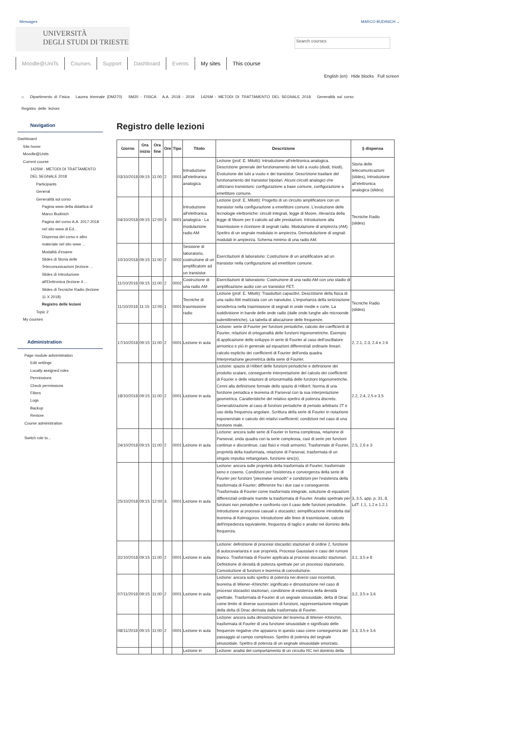Messages MARCO BUDINICH ⌄
UNIVERSITÀ
DEGLI STUDI DI TRIESTE
Search courses
Moodle@UniTs Courses Support Dashboard Events My sites This course
English (en) Hide blocks Full screen
⌂ Dipartimento di Fisica Laurea triennale (DM270) SM20 - FISICA A.A. 2018 - 2019 142SM - METODI DI TRATTAMENTO DEL SEGNALE 2018 Generalità sul corso
Registro delle lezioni
Navigation
Dashboard
Site home
Moodle@Units
Current course
142SM - METODI DI TRATTAMENTO DEL SEGNALE 2018
Participants
General
Generalità sul corso
Pagina www della didattica di Marco Budinich
Pagina del corso A.A. 2017-2018 nel sito www di Ed...
Dispensa del corso e altro materiale nel sito www ...
Modalità d'esame
Slides di Storia delle Telecomunicazioni (lezione ...
Slides di Introduzione all'Elettronica (lezione 4 ...
Slides di Tecniche Radio (lezione 11 X 2018)
Registro delle lezioni
Topic 2
My courses
Administration
Page module administration
Edit settings
Locally assigned roles
Permissions
Check permissions
Filters
Logs
Backup
Restore
Course administration
Switch role to...
Registro delle lezioni
| Giorno | Ora inizio | Ora fine | Ore | Tipo | Titolo | Descrizione | § dispensa |
| --- | --- | --- | --- | --- | --- | --- | --- |
| 03/10/2018 | 09:15 | 11:00 | 2 | 0001 | Introduzione all'elettronica analogica | Lezione (prof. E. Milotti): Introduzione all'elettronica analogica. Descrizione generale del funzionamento dei tubi a vuoto (diodi, triodi). Evoluzione dei tubi a vuoto e dei transistor. Descrizione basilare del funzionamento dei transistor bipolari. Alcuni circuiti analogici che utilizzano transistors: configurazione a base comune, configurazione a emettitore comune. | Storia delle telecomunicazioni (slides), Introduzione all'elettronica analogica (slides) |
| 04/10/2018 | 09:15 | 12:00 | 3 | 0001 | Introduzione all'elettronica analogica - La modulazione radio AM | Lezione (prof. E. Milotti): Progetto di un circuito amplificatore con un transistor nella configurazione a emettitore comune. L'evoluzione delle tecnologie elettroniche: circuiti integrati, legge di Moore, rilevanza della legge di Moore per il calcolo ad alte prestazioni. Introduzione alla trasmissione e ricezione di segnali radio. Modulazione di ampiezza (AM). Spettro di un segnale modulato in ampiezza. Demodulazione di segnali modulati in ampiezza. Schema minimo di una radio AM. | Tecniche Radio (slides) |
| 10/10/2018 | 09:15 | 11:00 | 2 | 0002 | Sessione di laboratorio, costruzione di un amplificatore ad un transistor. | Esercitazioni di laboratorio: Costruzione di un amplificatore ad un transistor nella configurazione ad emettitore comune. | |
| 11/10/2018 | 09:15 | 11:00 | 2 | 0002 | Costruzione di una radio AM | Esercitazioni di laboratorio: Costruzione di una radio AM con uno stadio di amplificazione audio con un transistor FET. | |
| 11/10/2018 | 11:15 | 12:00 | 1 | 0001 | Tecniche di trasmissione radio | Lezione (prof. E. Milotti): Trasduttori capacitivi. Descrizione della fisica di una radio AM realizzata con un nanotubo. L'importanza della ionizzazione ionosferica nella trasmissione di segnali in onde medie e corte. La suddivisione in bande delle onde radio (dalle onde lunghe alle microonde submillimetriche). La tabella di allocazione delle frequenze. | Tecniche Radio (slides) |
| 17/10/2018 | 09:15 | 11:00 | 2 | 0001 | Lezione in aula | Lezione: serie di Fourier per funzioni periodiche, calcolo dei coefficienti di Fourier, relazioni di ortogonalità delle funzioni trigonometriche. Esempio di applicazione dello sviluppo in serie di Fourier al caso dell'oscillatore armonico e più in generale ad equazioni differenziali ordinarie lineari; calcolo esplicito dei coefficienti di Fourier dell'onda quadra. Interpretazione geometrica della serie di Fourier. | 2, 2.1, 2.3, 2.4 e 2.6 |
| 18/10/2018 | 09:15 | 11:00 | 2 | 0001 | Lezione in aula | Lezione: spazio di Hilbert delle funzioni periodiche e definizione del prodotto scalare, conseguente interpretazione del calcolo dei coefficienti di Fourier e delle relazioni di ortonormalità delle funzioni trigonometriche. Cenni alla definizione formale dello spazio di Hilbert. Norma di una funzione periodica e teorema di Parseval con la sua interpretazione geometrica. Caratteristiche del relativo spettro di potenza discreto. Generalizzazione al caso di funzioni periodiche di periodo arbitrario 2T e uso della frequenza angolare. Scrittura della serie di Fourier in notazione esponenziale e calcolo dei relativi coefficienti; condizioni nel caso di una funzione reale. | 2.2, 2.4, 2.5 e 3.5 |
| 24/10/2018 | 09:15 | 11:00 | 2 | 0001 | Lezione in aula | Lezione: ancora sulle serie di Fourier in forma complessa, relazione di Parseval, onda quadra con la serie complessa, casi di serie per funzioni continue e discontinue, casi fisici e modi armonici. Trasformate di Fourier, proprietà della trasformata, relazione di Parseval, trasformata di un singolo impulso rettangolare, funzione sinc(x). | 2.5, 2.6 e 3 |
| 25/10/2018 | 09:15 | 12:00 | 3 | 0001 | Lezione in aula | Lezione: ancora sulle proprietà della trasformata di Fourier, trasformate seno e coseno. Condizioni per l'esistenza e convergenza della serie di Fourier per funzioni "piecewise smooth" e condizioni per l'esistenza della trasformata di Fourier; differenze fra i due casi e conseguenze. Trasformata di Fourier come trasformata integrale, soluzione di equazioni differenziali ordinarie tramite la trasformata di Fourier. Analisi spettrale per funzioni non periodiche e confronto con il caso delle funzioni periodiche. Introduzione ai processi casuali o stocastici; semplificazione introdotta dal teorema di Kolmogorov. Introduzione alle linee di trasmissione, calcolo dell'impedenza equivalente, frequenza di taglio e analisi nel dominio della frequenza. | 3, 3.5, app. p. 31, 8. LdT: 1.1, 1.2 e 1.2.1 |
| 31/10/2018 | 09:15 | 11:00 | 2 | 0001 | Lezione in aula | Lezione: definizione di processi stocastici stazionari di ordine 2, funzione di autocovarianza e sue proprietà. Processi Gaussiani e caso del rumore bianco. Trasformata di Fourier applicata ai processi stocastici stazionari. Definizione di densità di potenza spettrale per un processo stazionario. Convoluzione di funzioni e teorema di convoluzione. | 3.1, 3.5 e 8 |
| 07/11/2018 | 09:15 | 11:00 | 2 | 0001 | Lezione in aula | Lezione: ancora sullo spettro di potenza nei diversi casi incontrati, teorema di Wiener–Khinchin: significato e dimostrazione nel caso di processi stocastici stazionari, condizione di esistenza della densità spettrale. Trasformata di Fourier di un segnale sinusoidale, delta di Dirac come limite di diverse successioni di funzioni, rappresentazione integrale della delta di Dirac derivata dalla trasformata di Fourier. | 3.2, 3.5 e 3.6 |
| 08/11/2018 | 09:15 | 11:00 | 2 | 0001 | Lezione in aula | Lezione: ancora sulla dimostrazione del teorema di Wiener–Khinchin, trasformata di Fourier di una funzione sinusoidale e significato delle frequenze negative che appaiono in questo caso come conseguenza del passaggio al campo complesso. Spettro di potenza del segnale sinusoidale. Spettro di potenza di un segnale sinusoidale smorzato. | 3.3, 3.5 e 3.6 |
| | | | | | Lezione in | Lezione: analisi del comportamento di un circuito RC nel dominio della | |